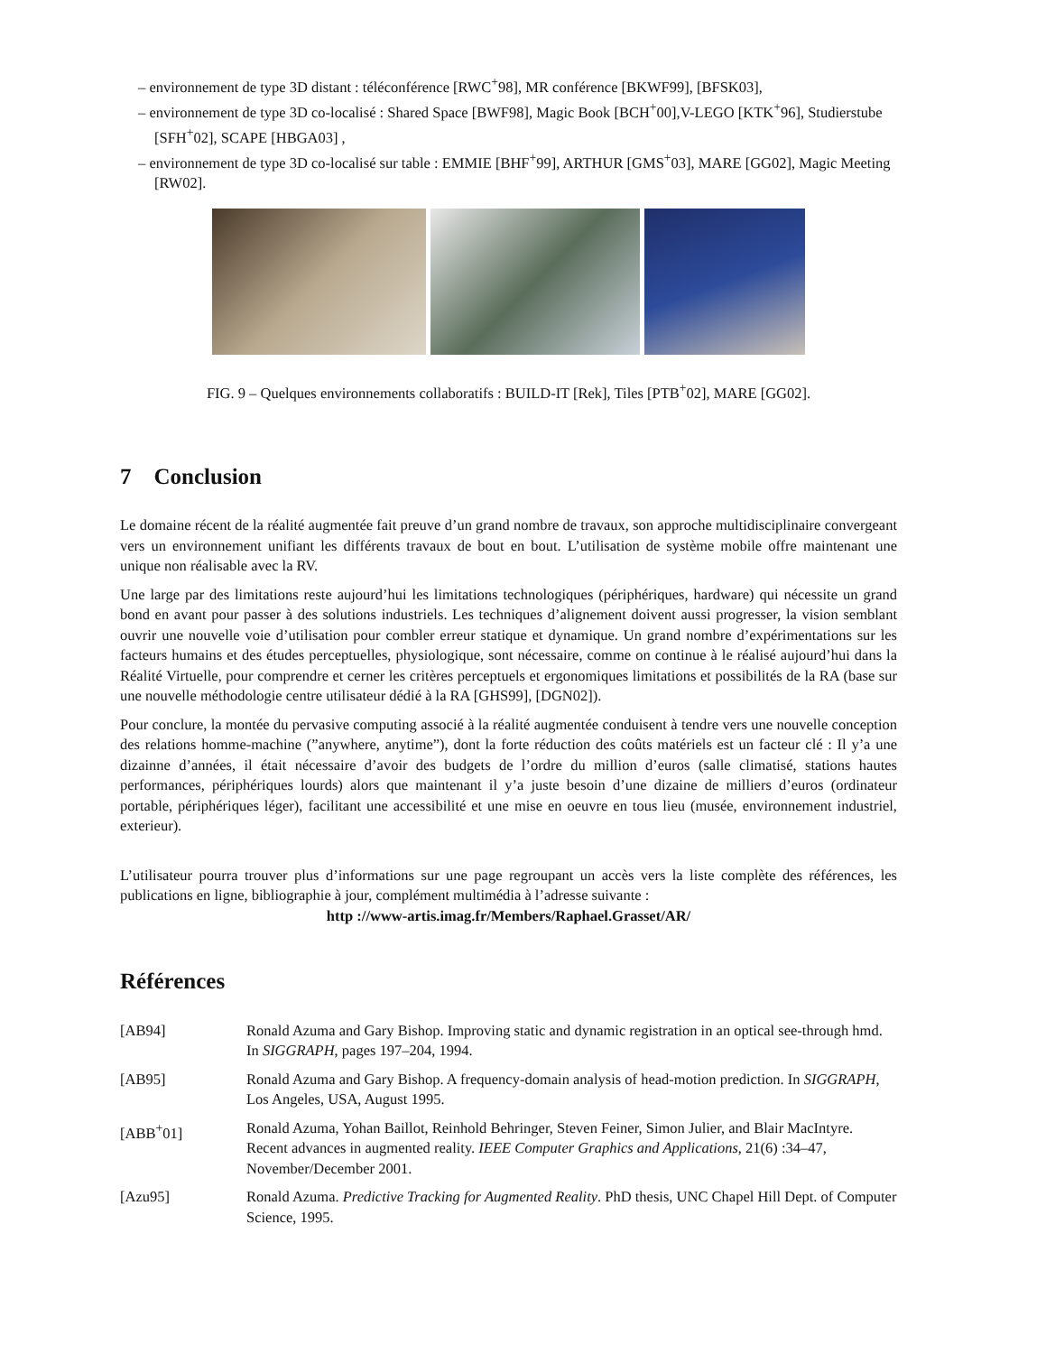– environnement de type 3D distant : téléconférence [RWC<sup>+</sup>98], MR conférence [BKWF99], [BFSK03],
– environnement de type 3D co-localisé : Shared Space [BWF98], Magic Book [BCH<sup>+</sup>00],V-LEGO [KTK<sup>+</sup>96], Studierstube [SFH<sup>+</sup>02], SCAPE [HBGA03] ,
– environnement de type 3D co-localisé sur table : EMMIE [BHF<sup>+</sup>99], ARTHUR [GMS<sup>+</sup>03], MARE [GG02], Magic Meeting [RW02].
FIG. 9 – Quelques environnements collaboratifs : BUILD-IT [Rek], Tiles [PTB<sup>+</sup>02], MARE [GG02].
7 Conclusion
Le domaine récent de la réalité augmentée fait preuve d’un grand nombre de travaux, son approche multidisciplinaire convergeant vers un environnement unifiant les différents travaux de bout en bout. L’utilisation de système mobile offre maintenant une unique non réalisable avec la RV.
Une large par des limitations reste aujourd’hui les limitations technologiques (périphériques, hardware) qui nécessite un grand bond en avant pour passer à des solutions industriels. Les techniques d’alignement doivent aussi progresser, la vision semblant ouvrir une nouvelle voie d’utilisation pour combler erreur statique et dynamique. Un grand nombre d’expérimentations sur les facteurs humains et des études perceptuelles, physiologique, sont nécessaire, comme on continue à le réalisé aujourd’hui dans la Réalité Virtuelle, pour comprendre et cerner les critères perceptuels et ergonomiques limitations et possibilités de la RA (base sur une nouvelle méthodologie centre utilisateur dédié à la RA [GHS99], [DGN02]).
Pour conclure, la montée du pervasive computing associé à la réalité augmentée conduisent à tendre vers une nouvelle conception des relations homme-machine (”anywhere, anytime”), dont la forte réduction des coûts matériels est un facteur clé : Il y’a une dizainne d’années, il était nécessaire d’avoir des budgets de l’ordre du million d’euros (salle climatisé, stations hautes performances, périphériques lourds) alors que maintenant il y’a juste besoin d’une dizaine de milliers d’euros (ordinateur portable, périphériques léger), facilitant une accessibilité et une mise en oeuvre en tous lieu (musée, environnement industriel, exterieur).
L’utilisateur pourra trouver plus d’informations sur une page regroupant un accès vers la liste complète des références, les publications en ligne, bibliographie à jour, complément multimédia à l’adresse suivante :
http ://www-artis.imag.fr/Members/Raphael.Grasset/AR/
Références
| [AB94] | Ronald Azuma and Gary Bishop. Improving static and dynamic registration in an optical see-through hmd. In SIGGRAPH , pages 197–204, 1994. |
| [AB95] | Ronald Azuma and Gary Bishop. A frequency-domain analysis of head-motion prediction. In SIGGRAPH , Los Angeles, USA, August 1995. |
| [ABB<sup>+</sup>01] | Ronald Azuma, Yohan Baillot, Reinhold Behringer, Steven Feiner, Simon Julier, and Blair MacIntyre. Recent advances in augmented reality. IEEE Computer Graphics and Applications , 21(6) :34–47, November/December 2001. |
| [Azu95] | Ronald Azuma. Predictive Tracking for Augmented Reality . PhD thesis, UNC Chapel Hill Dept. of Computer Science, 1995. |